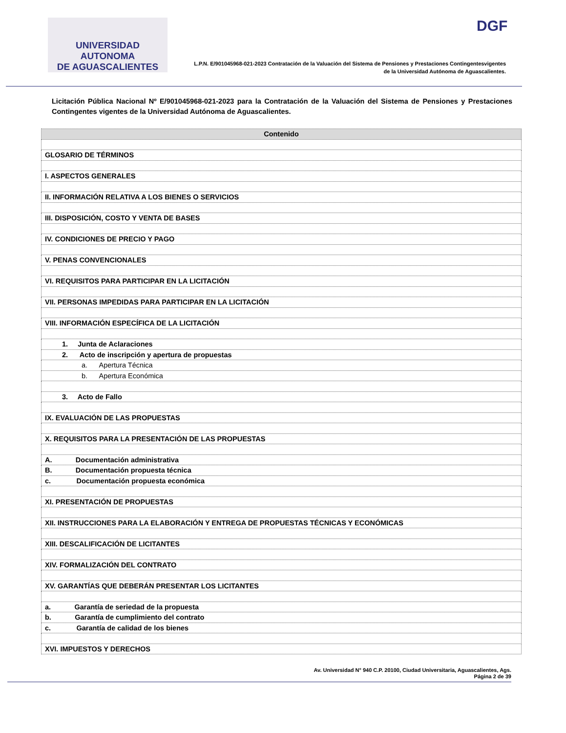UNIVERSIDAD AUTONOMA
DE AGUASCALIENTES
DGF
L.P.N. E/901045968-021-2023 Contratación de la Valuación del Sistema de Pensiones y Prestaciones Contingentesvigentes
de la Universidad Autónoma de Aguascalientes.
Licitación Pública Nacional Nº E/901045968-021-2023 para la Contratación de la Valuación del Sistema de Pensiones y Prestaciones Contingentes vigentes de la Universidad Autónoma de Aguascalientes.
| Contenido |
| --- |
| GLOSARIO DE TÉRMINOS |
| I. ASPECTOS GENERALES |
| II. INFORMACIÓN RELATIVA A LOS BIENES O SERVICIOS |
| III. DISPOSICIÓN, COSTO Y VENTA DE BASES |
| IV. CONDICIONES DE PRECIO Y PAGO |
| V. PENAS CONVENCIONALES |
| VI. REQUISITOS PARA PARTICIPAR EN LA LICITACIÓN |
| VII. PERSONAS IMPEDIDAS PARA PARTICIPAR EN LA LICITACIÓN |
| VIII. INFORMACIÓN ESPECÍFICA DE LA LICITACIÓN |
| 1. Junta de Aclaraciones |
| 2. Acto de inscripción y apertura de propuestas |
| a. Apertura Técnica |
| b. Apertura Económica |
| 3. Acto de Fallo |
| IX. EVALUACIÓN DE LAS PROPUESTAS |
| X. REQUISITOS PARA LA PRESENTACIÓN DE LAS PROPUESTAS |
| A. Documentación administrativa |
| B. Documentación propuesta técnica |
| c. Documentación propuesta económica |
| XI. PRESENTACIÓN DE PROPUESTAS |
| XII. INSTRUCCIONES PARA LA ELABORACIÓN Y ENTREGA DE PROPUESTAS TÉCNICAS Y ECONÓMICAS |
| XIII. DESCALIFICACIÓN DE LICITANTES |
| XIV. FORMALIZACIÓN DEL CONTRATO |
| XV. GARANTÍAS QUE DEBERÁN PRESENTAR LOS LICITANTES |
| a. Garantía de seriedad de la propuesta |
| b. Garantía de cumplimiento del contrato |
| c. Garantía de calidad de los bienes |
| XVI. IMPUESTOS Y DERECHOS |
Av. Universidad N° 940 C.P. 20100, Ciudad Universitaria, Aguascalientes, Ags.
Página 2 de 39